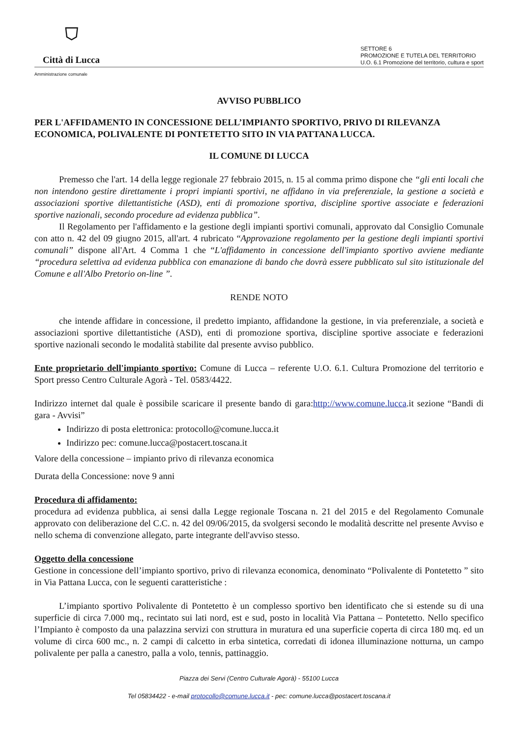⛉
Città di Lucca
SETTORE 6
PROMOZIONE E TUTELA DEL TERRITORIO
U.O. 6.1 Promozione del territorio, cultura e sport
Amministrazione comunale
AVVISO PUBBLICO
PER L'AFFIDAMENTO IN CONCESSIONE DELL’IMPIANTO SPORTIVO, PRIVO DI RILEVANZA ECONOMICA, POLIVALENTE DI PONTETETTO SITO IN VIA PATTANA LUCCA.
IL COMUNE DI LUCCA
Premesso che l'art. 14 della legge regionale 27 febbraio 2015, n. 15 al comma primo dispone che “gli enti locali che non intendono gestire direttamente i propri impianti sportivi, ne affidano in via preferenziale, la gestione a società e associazioni sportive dilettantistiche (ASD), enti di promozione sportiva, discipline sportive associate e federazioni sportive nazionali, secondo procedure ad evidenza pubblica”.
Il Regolamento per l'affidamento e la gestione degli impianti sportivi comunali, approvato dal Consiglio Comunale con atto n. 42 del 09 giugno 2015, all'art. 4 rubricato “Approvazione regolamento per la gestione degli impianti sportivi comunali” dispone all'Art. 4 Comma 1 che “L'affidamento in concessione dell'impianto sportivo avviene mediante “procedura selettiva ad evidenza pubblica con emanazione di bando che dovrà essere pubblicato sul sito istituzionale del Comune e all'Albo Pretorio on-line ”.
RENDE NOTO
che intende affidare in concessione, il predetto impianto, affidandone la gestione, in via preferenziale, a società e associazioni sportive dilettantistiche (ASD), enti di promozione sportiva, discipline sportive associate e federazioni sportive nazionali secondo le modalità stabilite dal presente avviso pubblico.
Ente proprietario dell'impianto sportivo: Comune di Lucca – referente U.O. 6.1. Cultura Promozione del territorio e Sport presso Centro Culturale Agorà - Tel. 0583/4422.
Indirizzo internet dal quale è possibile scaricare il presente bando di gara:http://www.comune.lucca.it sezione “Bandi di gara - Avvisi”
Indirizzo di posta elettronica: protocollo@comune.lucca.it
Indirizzo pec: comune.lucca@postacert.toscana.it
Valore della concessione – impianto privo di rilevanza economica
Durata della Concessione: nove 9 anni
Procedura di affidamento:
procedura ad evidenza pubblica, ai sensi dalla Legge regionale Toscana n. 21 del 2015 e del Regolamento Comunale approvato con deliberazione del C.C. n. 42 del 09/06/2015, da svolgersi secondo le modalità descritte nel presente Avviso e nello schema di convenzione allegato, parte integrante dell'avviso stesso.
Oggetto della concessione
Gestione in concessione dell’impianto sportivo, privo di rilevanza economica, denominato “Polivalente di Pontetetto ” sito in Via Pattana Lucca, con le seguenti caratteristiche :
L’impianto sportivo Polivalente di Pontetetto è un complesso sportivo ben identificato che si estende su di una superficie di circa 7.000 mq., recintato sui lati nord, est e sud, posto in località Via Pattana – Pontetetto. Nello specifico l’Impianto è composto da una palazzina servizi con struttura in muratura ed una superficie coperta di circa 180 mq. ed un volume di circa 600 mc., n. 2 campi di calcetto in erba sintetica, corredati di idonea illuminazione notturna, un campo polivalente per palla a canestro, palla a volo, tennis, pattinaggio.
Piazza dei Servi (Centro Culturale Agorà) - 55100 Lucca
Tel 05834422 - e-mail protocollo@comune.lucca.it - pec: comune.lucca@postacert.toscana.it